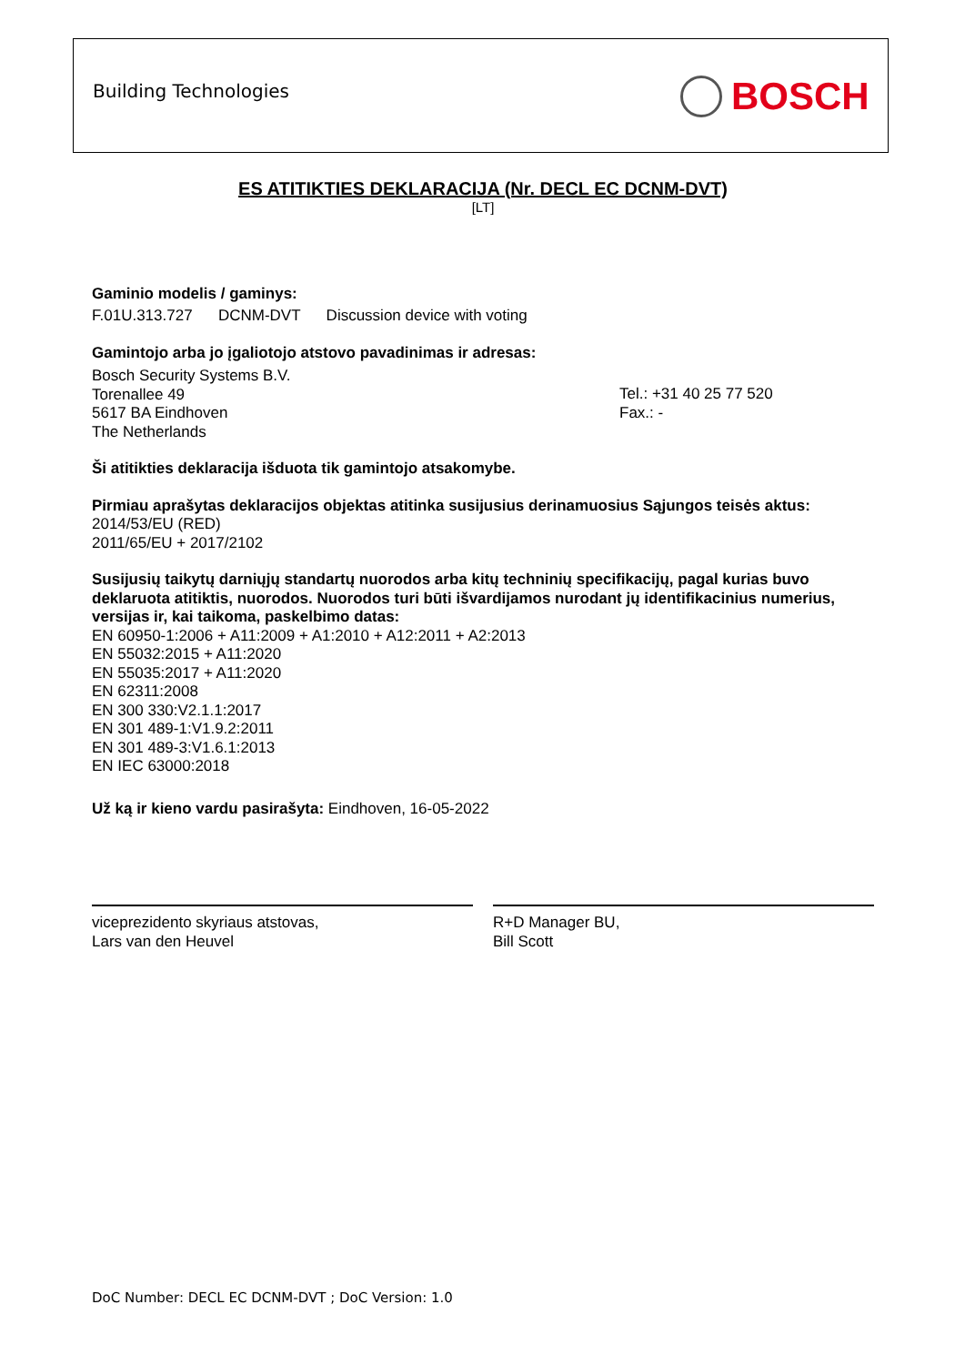Building Technologies BOSCH
ES ATITIKTIES DEKLARACIJA (Nr. DECL EC DCNM-DVT)
[LT]
Gaminio modelis / gaminys:
F.01U.313.727 DCNM-DVT Discussion device with voting
Gamintojo arba jo įgaliotojo atstovo pavadinimas ir adresas:
Bosch Security Systems B.V.
Torenallee 49
5617 BA Eindhoven
The Netherlands
Tel.: +31 40 25 77 520
Fax.: -
Ši atitikties deklaracija išduota tik gamintojo atsakomybe.
Pirmiau aprašytas deklaracijos objektas atitinka susijusius derinamuosius Sąjungos teisės aktus:
2014/53/EU (RED)
2011/65/EU + 2017/2102
Susijusių taikytų darniųjų standartų nuorodos arba kitų techninių specifikacijų, pagal kurias buvo deklaruota atitiktis, nuorodos. Nuorodos turi būti išvardijamos nurodant jų identifikacinius numerius, versijas ir, kai taikoma, paskelbimo datas:
EN 60950-1:2006 + A11:2009 + A1:2010 + A12:2011 + A2:2013
EN 55032:2015 + A11:2020
EN 55035:2017 + A11:2020
EN 62311:2008
EN 300 330:V2.1.1:2017
EN 301 489-1:V1.9.2:2011
EN 301 489-3:V1.6.1:2013
EN IEC 63000:2018
Už ką ir kieno vardu pasirašyta: Eindhoven, 16-05-2022
viceprezidento skyriaus atstovas,
Lars van den Heuvel
R+D Manager BU,
Bill Scott
DoC Number: DECL EC DCNM-DVT ; DoC Version: 1.0